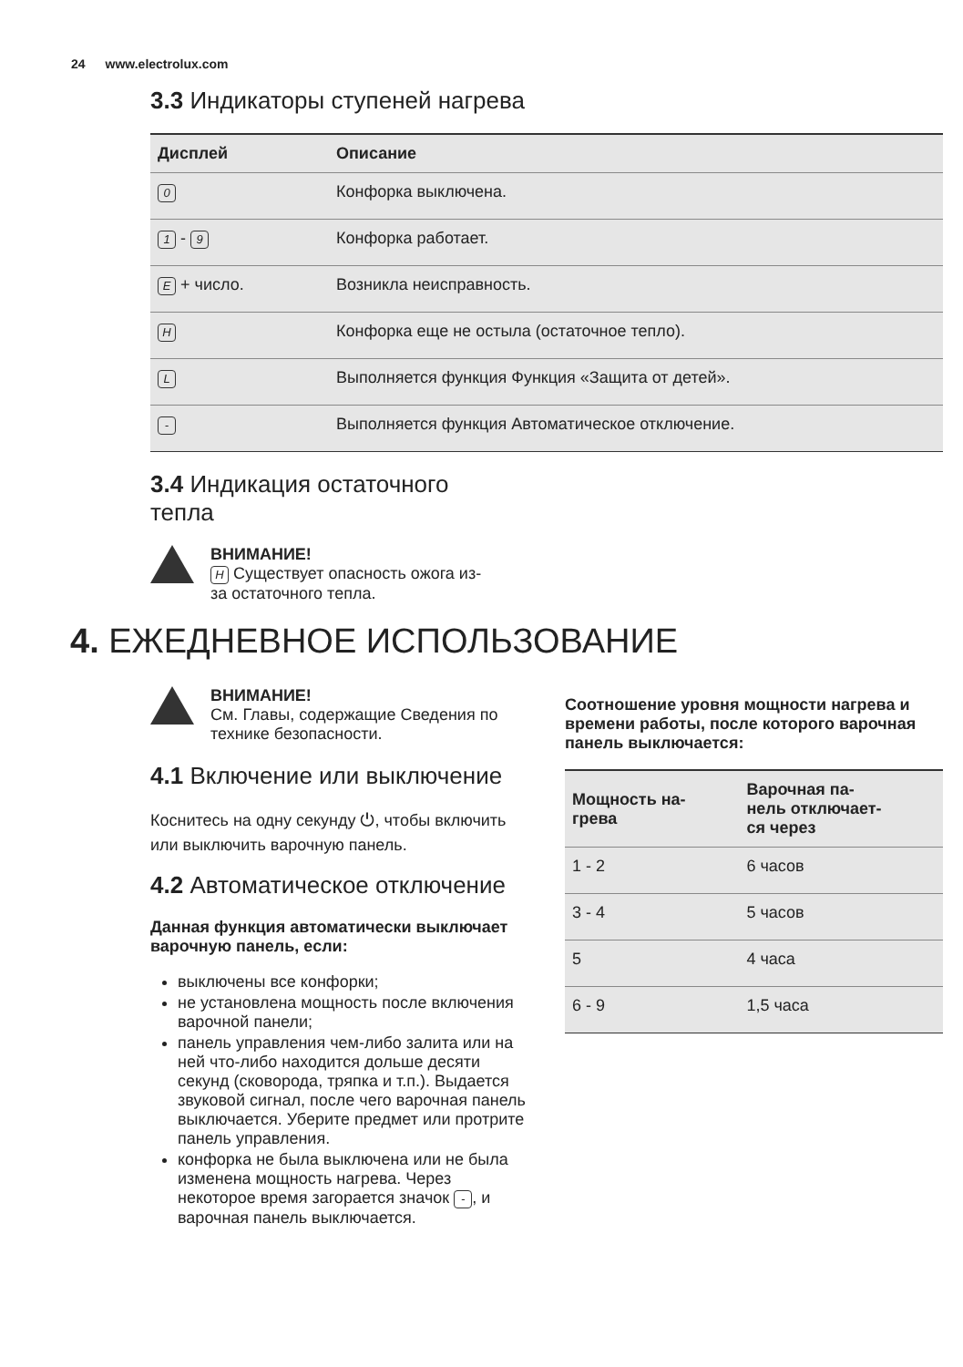24 www.electrolux.com
3.3 Индикаторы ступеней нагрева
| Дисплей | Описание |
| --- | --- |
| 0 | Конфорка выключена. |
| 1 - 9 | Конфорка работает. |
| E + число. | Возникла неисправность. |
| H | Конфорка еще не остыла (остаточное тепло). |
| L | Выполняется функция Функция «Защита от детей». |
| - | Выполняется функция Автоматическое отключение. |
​3.4 Индикация остаточного тепла
ВНИМАНИЕ!
H Существует опасность ожога из-за остаточного тепла.
4. ЕЖЕДНЕВНОЕ ИСПОЛЬЗОВАНИЕ
ВНИМАНИЕ!
См. Главы, содержащие Сведения по технике безопасности.
4.1 Включение или выключение
Коснитесь на одну секунду ⏻, чтобы включить или выключить варочную панель.
4.2 Автоматическое отключение
Данная функция автоматически выключает варочную панель, если:
выключены все конфорки;
не установлена мощность после включения варочной панели;
панель управления чем-либо залита или на ней что-либо находится дольше десяти секунд (сковорода, тряпка и т.п.). Выдается звуковой сигнал, после чего варочная панель выключается. Уберите предмет или протрите панель управления.
конфорка не была выключена или не была изменена мощность нагрева. Через некоторое время загорается значок -, и варочная панель выключается.
Соотношение уровня мощности нагрева и времени работы, после которого варочная панель выключается:
| Мощность на- грева | Варочная па- нель отключает- ся через |
| --- | --- |
| 1 - 2 | 6 часов |
| 3 - 4 | 5 часов |
| 5 | 4 часа |
| 6 - 9 | 1,5 часа |